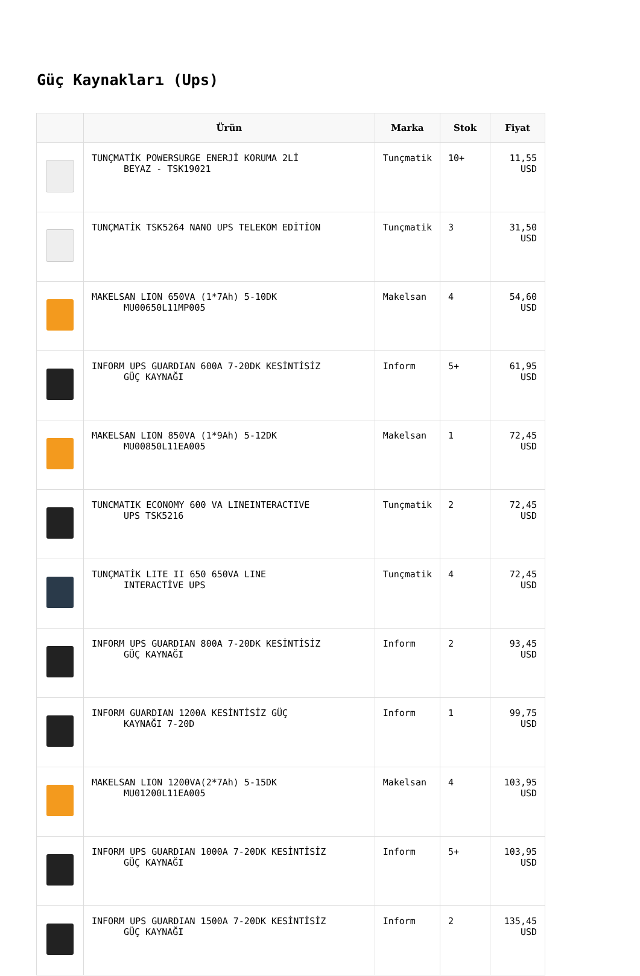Güç Kaynakları (Ups)
| | Ürün | Marka | Stok | Fiyat |
| --- | --- | --- | --- | --- |
| | TUNÇMATİK POWERSURGE ENERJİ KORUMA 2Lİ BEYAZ - TSK19021 | Tunçmatik | 10+ | 11,55 USD |
| | TUNÇMATİK TSK5264 NANO UPS TELEKOM EDİTİON | Tunçmatik | 3 | 31,50 USD |
| | MAKELSAN LION 650VA (1*7Ah) 5-10DK MU00650L11MP005 | Makelsan | 4 | 54,60 USD |
| | INFORM UPS GUARDIAN 600A 7-20DK KESİNTİSİZ GÜÇ KAYNAĞI | Inform | 5+ | 61,95 USD |
| | MAKELSAN LION 850VA (1*9Ah) 5-12DK MU00850L11EA005 | Makelsan | 1 | 72,45 USD |
| | TUNCMATIK ECONOMY 600 VA LINEINTERACTIVE UPS TSK5216 | Tunçmatik | 2 | 72,45 USD |
| | TUNÇMATİK LITE II 650 650VA LINE INTERACTİVE UPS | Tunçmatik | 4 | 72,45 USD |
| | INFORM UPS GUARDIAN 800A 7-20DK KESİNTİSİZ GÜÇ KAYNAĞI | Inform | 2 | 93,45 USD |
| | INFORM GUARDIAN 1200A KESİNTİSİZ GÜÇ KAYNAĞI 7-20D | Inform | 1 | 99,75 USD |
| | MAKELSAN LION 1200VA(2*7Ah) 5-15DK MU01200L11EA005 | Makelsan | 4 | 103,95 USD |
| | INFORM UPS GUARDIAN 1000A 7-20DK KESİNTİSİZ GÜÇ KAYNAĞI | Inform | 5+ | 103,95 USD |
| | INFORM UPS GUARDIAN 1500A 7-20DK KESİNTİSİZ GÜÇ KAYNAĞI | Inform | 2 | 135,45 USD |